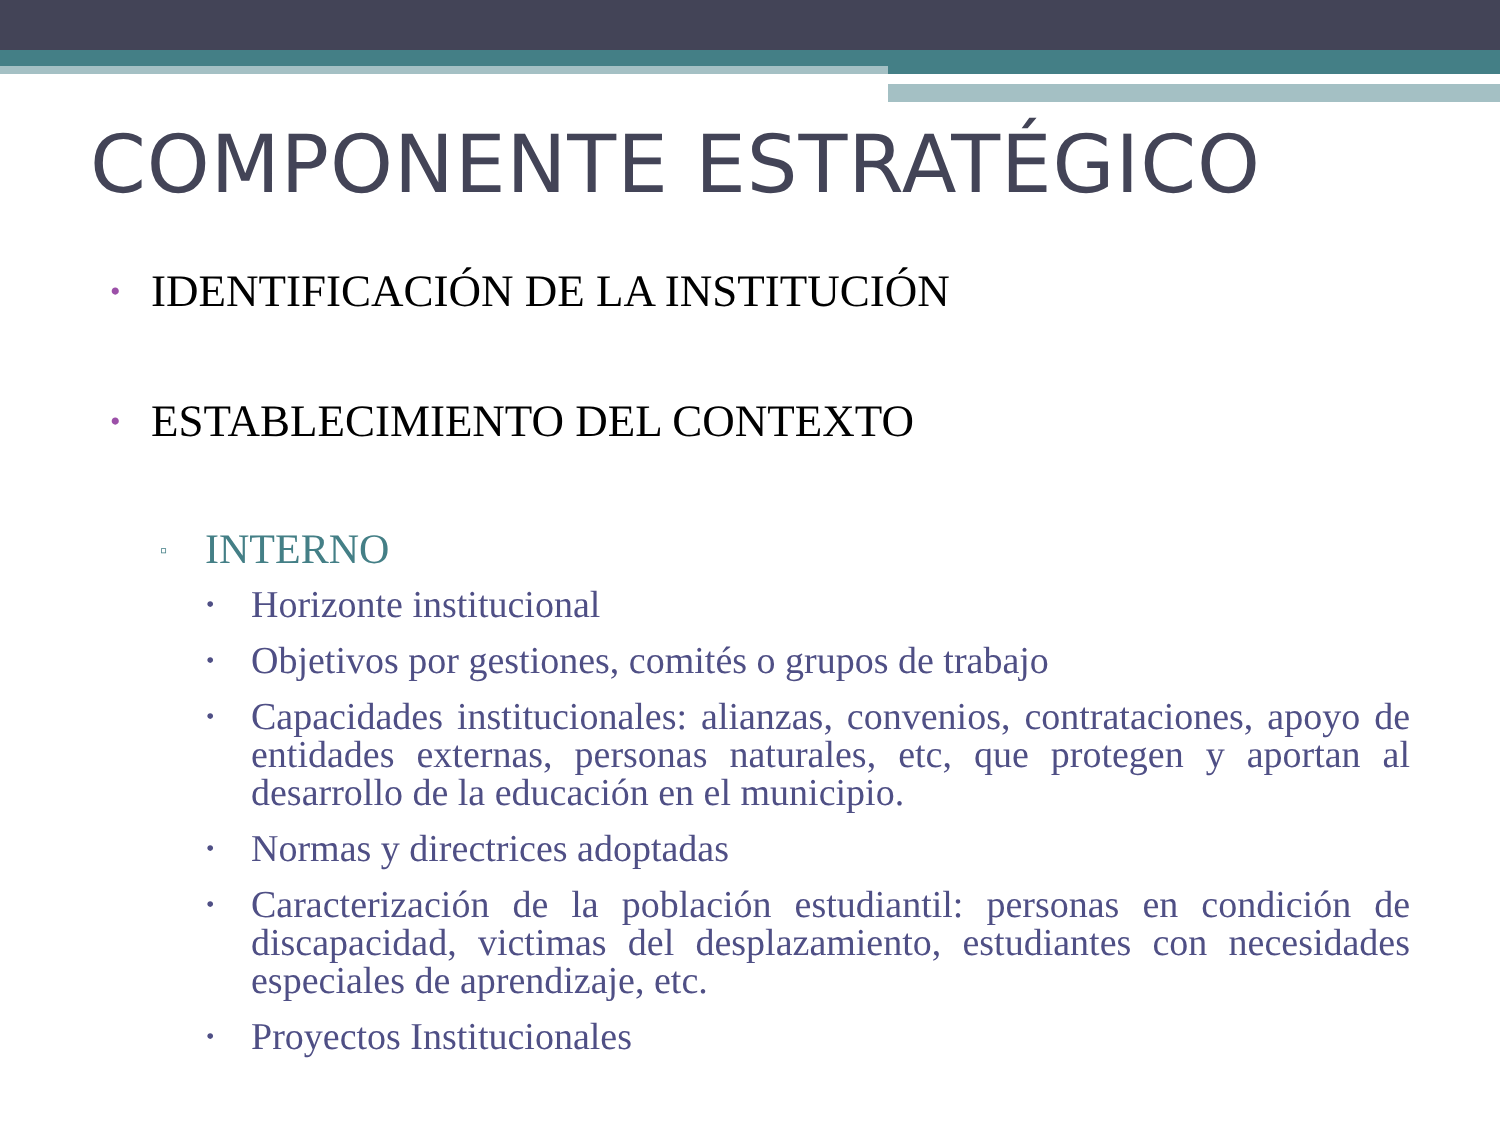COMPONENTE ESTRATÉGICO
• IDENTIFICACIÓN DE LA INSTITUCIÓN
• ESTABLECIMIENTO DEL CONTEXTO
▫ INTERNO
• Horizonte institucional
• Objetivos por gestiones, comités o grupos de trabajo
• Capacidades institucionales: alianzas, convenios, contrataciones, apoyo de entidades externas, personas naturales, etc, que protegen y aportan al desarrollo de la educación en el municipio.
• Normas y directrices adoptadas
• Caracterización de la población estudiantil: personas en condición de discapacidad, victimas del desplazamiento, estudiantes con necesidades especiales de aprendizaje, etc.
• Proyectos Institucionales